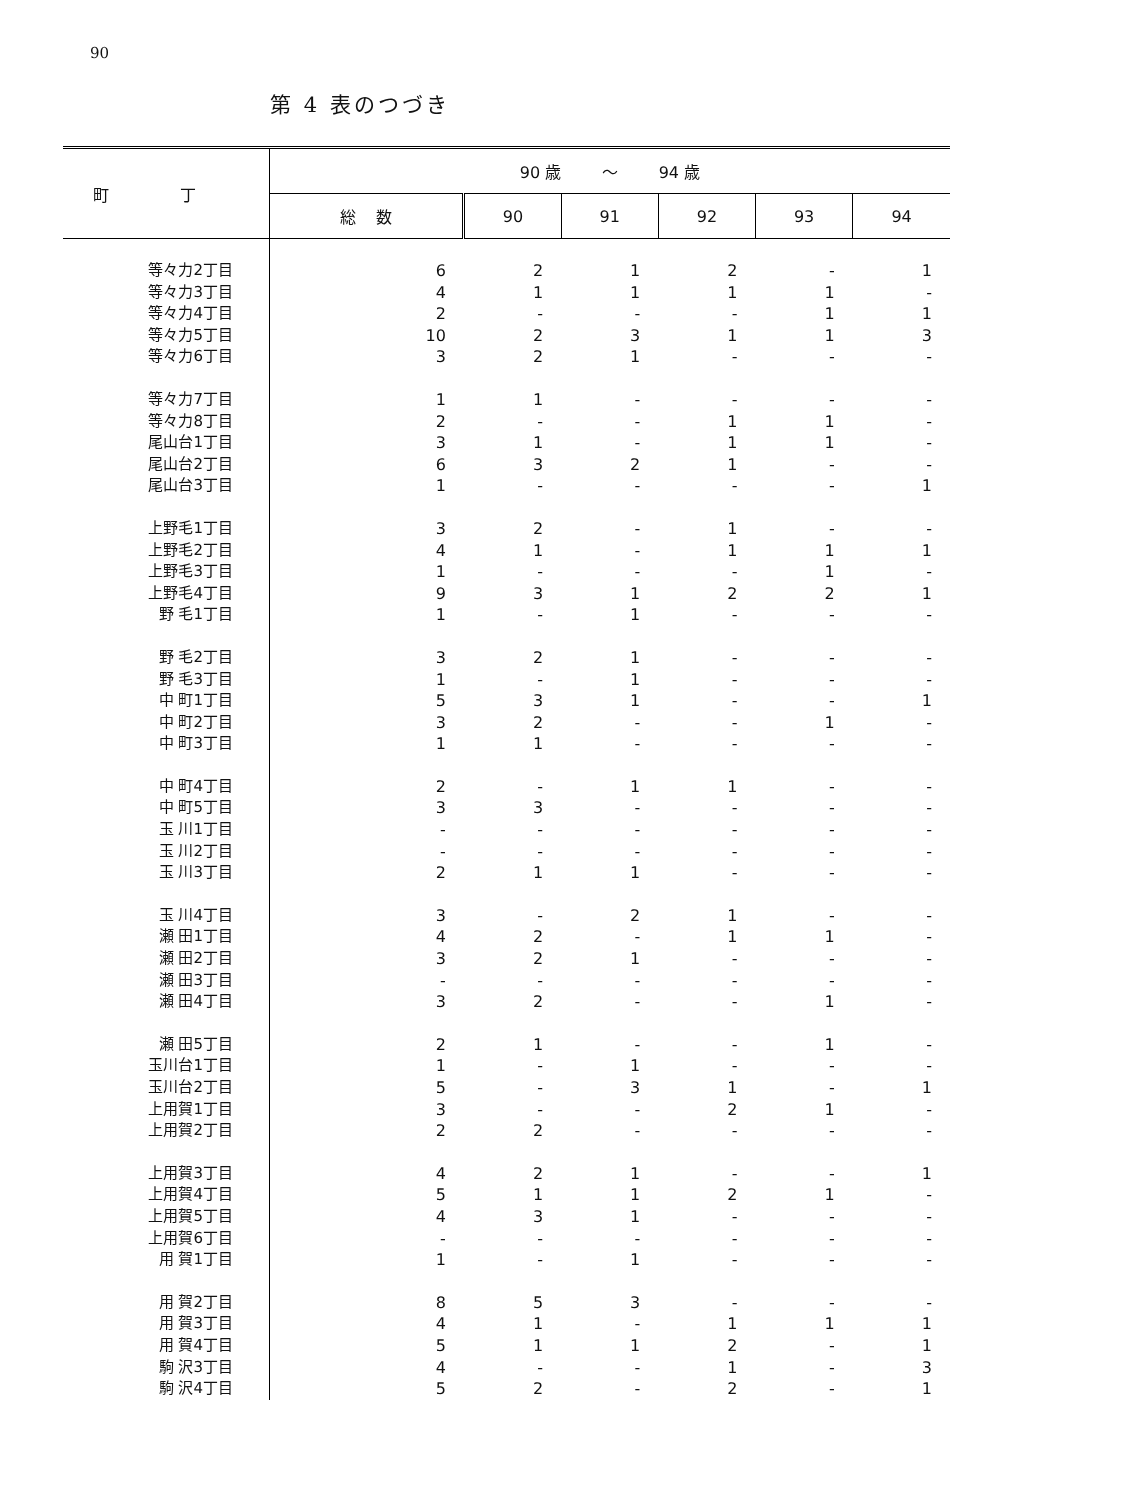90
第 4 表のつづき
| 町 丁 | 90 歳 ～ 94 歳 | | | | | |
| --- | --- | --- | --- | --- | --- | --- |
| | 総 数 | 90 | 91 | 92 | 93 | 94 |
| 等々力2丁目 | 6 | 2 | 1 | 2 | - | 1 |
| 等々力3丁目 | 4 | 1 | 1 | 1 | 1 | - |
| 等々力4丁目 | 2 | - | - | - | 1 | 1 |
| 等々力5丁目 | 10 | 2 | 3 | 1 | 1 | 3 |
| 等々力6丁目 | 3 | 2 | 1 | - | - | - |
| 等々力7丁目 | 1 | 1 | - | - | - | - |
| 等々力8丁目 | 2 | - | - | 1 | 1 | - |
| 尾山台1丁目 | 3 | 1 | - | 1 | 1 | - |
| 尾山台2丁目 | 6 | 3 | 2 | 1 | - | - |
| 尾山台3丁目 | 1 | - | - | - | - | 1 |
| 上野毛1丁目 | 3 | 2 | - | 1 | - | - |
| 上野毛2丁目 | 4 | 1 | - | 1 | 1 | 1 |
| 上野毛3丁目 | 1 | - | - | - | 1 | - |
| 上野毛4丁目 | 9 | 3 | 1 | 2 | 2 | 1 |
| 野 毛1丁目 | 1 | - | 1 | - | - | - |
| 野 毛2丁目 | 3 | 2 | 1 | - | - | - |
| 野 毛3丁目 | 1 | - | 1 | - | - | - |
| 中 町1丁目 | 5 | 3 | 1 | - | - | 1 |
| 中 町2丁目 | 3 | 2 | - | - | 1 | - |
| 中 町3丁目 | 1 | 1 | - | - | - | - |
| 中 町4丁目 | 2 | - | 1 | 1 | - | - |
| 中 町5丁目 | 3 | 3 | - | - | - | - |
| 玉 川1丁目 | - | - | - | - | - | - |
| 玉 川2丁目 | - | - | - | - | - | - |
| 玉 川3丁目 | 2 | 1 | 1 | - | - | - |
| 玉 川4丁目 | 3 | - | 2 | 1 | - | - |
| 瀬 田1丁目 | 4 | 2 | - | 1 | 1 | - |
| 瀬 田2丁目 | 3 | 2 | 1 | - | - | - |
| 瀬 田3丁目 | - | - | - | - | - | - |
| 瀬 田4丁目 | 3 | 2 | - | - | 1 | - |
| 瀬 田5丁目 | 2 | 1 | - | - | 1 | - |
| 玉川台1丁目 | 1 | - | 1 | - | - | - |
| 玉川台2丁目 | 5 | - | 3 | 1 | - | 1 |
| 上用賀1丁目 | 3 | - | - | 2 | 1 | - |
| 上用賀2丁目 | 2 | 2 | - | - | - | - |
| 上用賀3丁目 | 4 | 2 | 1 | - | - | 1 |
| 上用賀4丁目 | 5 | 1 | 1 | 2 | 1 | - |
| 上用賀5丁目 | 4 | 3 | 1 | - | - | - |
| 上用賀6丁目 | - | - | - | - | - | - |
| 用 賀1丁目 | 1 | - | 1 | - | - | - |
| 用 賀2丁目 | 8 | 5 | 3 | - | - | - |
| 用 賀3丁目 | 4 | 1 | - | 1 | 1 | 1 |
| 用 賀4丁目 | 5 | 1 | 1 | 2 | - | 1 |
| 駒 沢3丁目 | 4 | - | - | 1 | - | 3 |
| 駒 沢4丁目 | 5 | 2 | - | 2 | - | 1 |